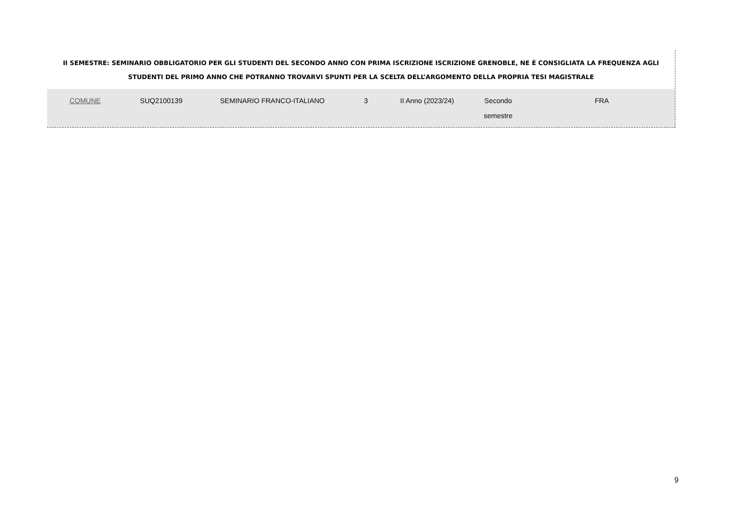II SEMESTRE: SEMINARIO OBBLIGATORIO PER GLI STUDENTI DEL SECONDO ANNO CON PRIMA ISCRIZIONE ISCRIZIONE GRENOBLE, NE È CONSIGLIATA LA FREQUENZA AGLI STUDENTI DEL PRIMO ANNO CHE POTRANNO TROVARVI SPUNTI PER LA SCELTA DELL’ARGOMENTO DELLA PROPRIA TESI MAGISTRALE
| COMUNE | SUQ2100139 | SEMINARIO FRANCO-ITALIANO | 3 | II Anno (2023/24) | Secondo semestre | FRA |
9